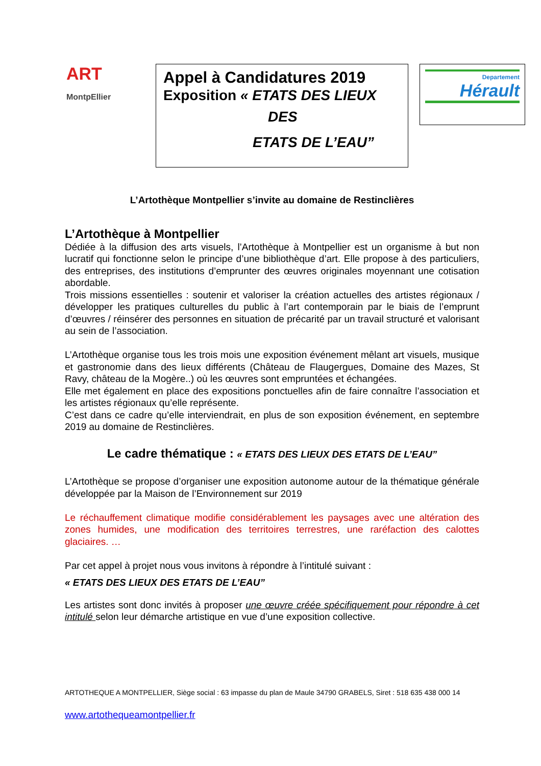ART
MontpEllier
Appel à Candidatures 2019
Exposition « ETATS DES LIEUX
DES
ETATS DE L’EAU”
Departement
Hérault
L’Artothèque Montpellier s’invite au domaine de Restinclières
L’Artothèque à Montpellier
Dédiée à la diffusion des arts visuels, l’Artothèque à Montpellier est un organisme à but non lucratif qui fonctionne selon le principe d’une bibliothèque d’art. Elle propose à des particuliers, des entreprises, des institutions d’emprunter des œuvres originales moyennant une cotisation abordable.
Trois missions essentielles : soutenir et valoriser la création actuelles des artistes régionaux / développer les pratiques culturelles du public à l’art contemporain par le biais de l’emprunt d’œuvres / réinsérer des personnes en situation de précarité par un travail structuré et valorisant au sein de l’association.
L’Artothèque organise tous les trois mois une exposition événement mêlant art visuels, musique et gastronomie dans des lieux différents (Château de Flaugergues, Domaine des Mazes, St Ravy, château de la Mogère..) où les œuvres sont empruntées et échangées.
Elle met également en place des expositions ponctuelles afin de faire connaître l’association et les artistes régionaux qu’elle représente.
C’est dans ce cadre qu’elle interviendrait, en plus de son exposition événement, en septembre 2019 au domaine de Restinclières.
Le cadre thématique : « ETATS DES LIEUX DES ETATS DE L’EAU”
L’Artothèque se propose d’organiser une exposition autonome autour de la thématique générale développée par la Maison de l’Environnement sur 2019
Le réchauffement climatique modifie considérablement les paysages avec une altération des zones humides, une modification des territoires terrestres, une raréfaction des calottes glaciaires. …
Par cet appel à projet nous vous invitons à répondre à l’intitulé suivant :
« ETATS DES LIEUX DES ETATS DE L’EAU”
Les artistes sont donc invités à proposer une œuvre créée spécifiquement pour répondre à cet intitulé selon leur démarche artistique en vue d’une exposition collective.
ARTOTHEQUE A MONTPELLIER, Siège social : 63 impasse du plan de Maule 34790 GRABELS, Siret : 518 635 438 000 14
www.artothequeamontpellier.fr